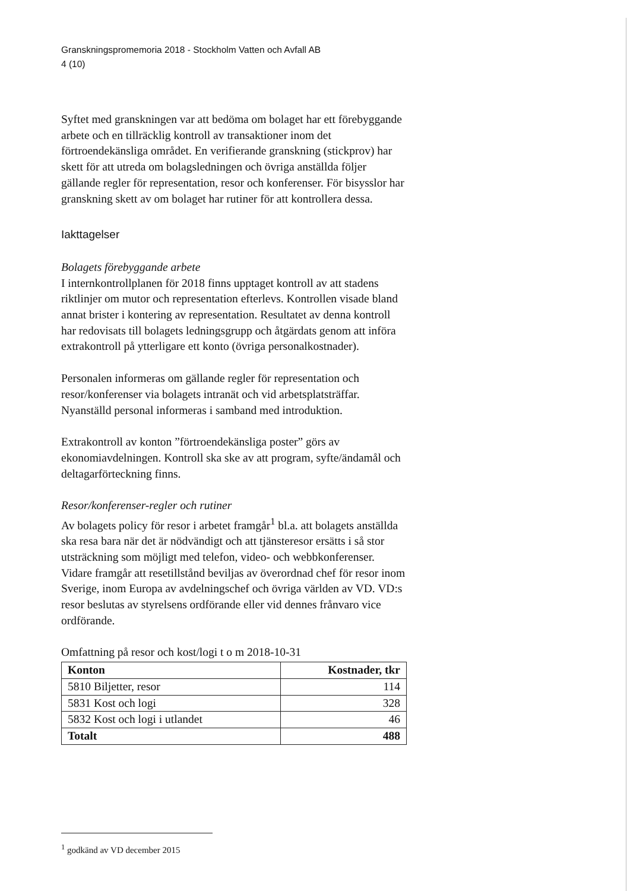Granskningspromemoria 2018 - Stockholm Vatten och Avfall AB
4 (10)
Syftet med granskningen var att bedöma om bolaget har ett förebyggande arbete och en tillräcklig kontroll av transaktioner inom det förtroendekänsliga området. En verifierande granskning (stickprov) har skett för att utreda om bolagsledningen och övriga anställda följer gällande regler för representation, resor och konferenser. För bisysslor har granskning skett av om bolaget har rutiner för att kontrollera dessa.
Iakttagelser
Bolagets förebyggande arbete
I internkontrollplanen för 2018 finns upptaget kontroll av att stadens riktlinjer om mutor och representation efterlevs. Kontrollen visade bland annat brister i kontering av representation. Resultatet av denna kontroll har redovisats till bolagets ledningsgrupp och åtgärdats genom att införa extrakontroll på ytterligare ett konto (övriga personalkostnader).
Personalen informeras om gällande regler för representation och resor/konferenser via bolagets intranät och vid arbetsplatsträffar. Nyanställd personal informeras i samband med introduktion.
Extrakontroll av konton ”förtroendekänsliga poster” görs av ekonomiavdelningen. Kontroll ska ske av att program, syfte/ändamål och deltagarförteckning finns.
Resor/konferenser-regler och rutiner
Av bolagets policy för resor i arbetet framgår<sup>1</sup> bl.a. att bolagets anställda ska resa bara när det är nödvändigt och att tjänsteresor ersätts i så stor utsträckning som möjligt med telefon, video- och webbkonferenser. Vidare framgår att resetillstånd beviljas av överordnad chef för resor inom Sverige, inom Europa av avdelningschef och övriga världen av VD. VD:s resor beslutas av styrelsens ordförande eller vid dennes frånvaro vice ordförande.
Omfattning på resor och kost/logi t o m 2018-10-31
| Konton | Kostnader, tkr |
| --- | --- |
| 5810 Biljetter, resor | 114 |
| 5831 Kost och logi | 328 |
| 5832 Kost och logi i utlandet | 46 |
| Totalt | 488 |
<sup>1</sup> godkänd av VD december 2015